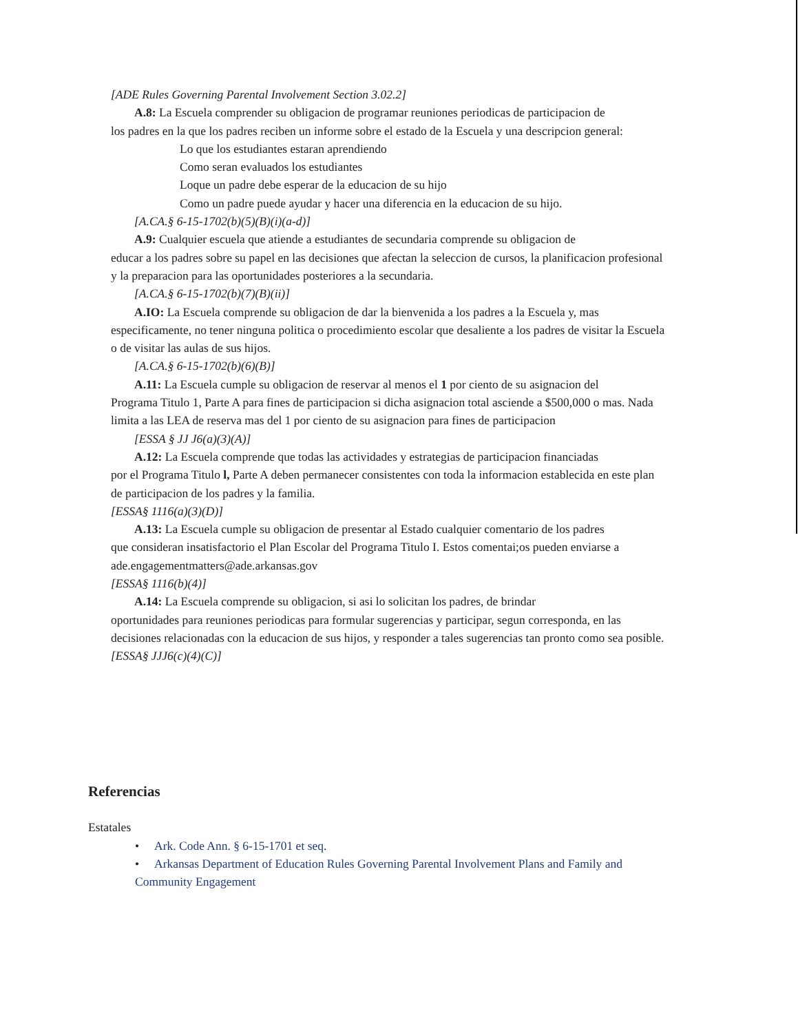[ADE Rules Governing Parental Involvement Section 3.02.2]
A.8: La Escuela comprender su obligacion de programar reuniones periodicas de participacion de
los padres en la que los padres reciben un informe sobre el estado de la Escuela y una descripcion general:
Lo que los estudiantes estaran aprendiendo
Como seran evaluados los estudiantes
Loque un padre debe esperar de la educacion de su hijo
Como un padre puede ayudar y hacer una diferencia en la educacion de su hijo.
[A.CA.§ 6-15-1702(b)(5)(B)(i)(a-d)]
A.9: Cualquier escuela que atiende a estudiantes de secundaria comprende su obligacion de
educar a los padres sobre su papel en las decisiones que afectan la seleccion de cursos, la planificacion profesional y la preparacion para las oportunidades posteriores a la secundaria.
[A.CA.§ 6-15-1702(b)(7)(B)(ii)]
A.IO: La Escuela comprende su obligacion de dar la bienvenida a los padres a la Escuela y, mas
especificamente, no tener ninguna politica o procedimiento escolar que desaliente a los padres de visitar la Escuela o de visitar las aulas de sus hijos.
[A.CA.§ 6-15-1702(b)(6)(B)]
A.11: La Escuela cumple su obligacion de reservar al menos el 1 por ciento de su asignacion del
Programa Titulo 1, Parte A para fines de participacion si dicha asignacion total asciende a $500,000 o mas. Nada limita a las LEA de reserva mas del 1 por ciento de su asignacion para fines de participacion
[ESSA § JJ J6(a)(3)(A)]
A.12: La Escuela comprende que todas las actividades y estrategias de participacion financiadas
por el Programa Titulo l, Parte A deben permanecer consistentes con toda la informacion establecida en este plan de participacion de los padres y la familia.
[ESSA§ 1116(a)(3)(D)]
A.13: La Escuela cumple su obligacion de presentar al Estado cualquier comentario de los padres
que consideran insatisfactorio el Plan Escolar del Programa Titulo I. Estos comentai;os pueden enviarse a ade.engagementmatters@ade.arkansas.gov
[ESSA§ 1116(b)(4)]
A.14: La Escuela comprende su obligacion, si asi lo solicitan los padres, de brindar
oportunidades para reuniones periodicas para formular sugerencias y participar, segun corresponda, en las decisiones relacionadas con la educacion de sus hijos, y responder a tales sugerencias tan pronto como sea posible.
[ESSA§ JJJ6(c)(4)(C)]
Referencias
Estatales
• Ark. Code Ann. § 6-15-1701 et seq.
• Arkansas Department of Education Rules Governing Parental Involvement Plans and Family and Community Engagement